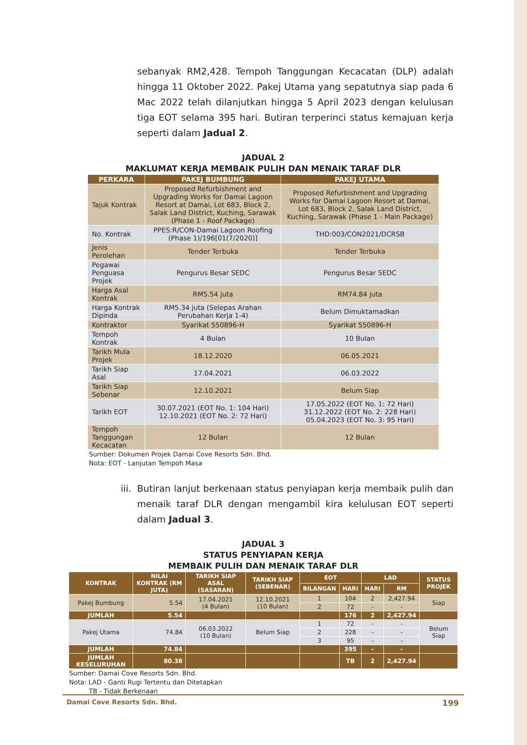sebanyak RM2,428. Tempoh Tanggungan Kecacatan (DLP) adalah hingga 11 Oktober 2022. Pakej Utama yang sepatutnya siap pada 6 Mac 2022 telah dilanjutkan hingga 5 April 2023 dengan kelulusan tiga EOT selama 395 hari. Butiran terperinci status kemajuan kerja seperti dalam Jadual 2.
JADUAL 2
MAKLUMAT KERJA MEMBAIK PULIH DAN MENAIK TARAF DLR
| PERKARA | PAKEJ BUMBUNG | PAKEJ UTAMA |
| --- | --- | --- |
| Tajuk Kontrak | Proposed Refurbishment and Upgrading Works for Damai Lagoon Resort at Damai, Lot 683, Block 2, Salak Land District, Kuching, Sarawak (Phase 1 - Roof Package) | Proposed Refurbishment and Upgrading Works for Damai Lagoon Resort at Damai, Lot 683, Block 2, Salak Land District, Kuching, Sarawak (Phase 1 - Main Package) |
| No. Kontrak | PPES:R/CON-Damai Lagoon Roofing (Phase 1)/196[01(7/2020)] | THD:003/CON2021/DCRSB |
| Jenis Perolehan | Tender Terbuka | Tender Terbuka |
| Pegawai Penguasa Projek | Pengurus Besar SEDC | Pengurus Besar SEDC |
| Harga Asal Kontrak | RM5.54 juta | RM74.84 juta |
| Harga Kontrak Dipinda | RM5.34 juta (Selepas Arahan Perubahan Kerja 1-4) | Belum Dimuktamadkan |
| Kontraktor | Syarikat 550896-H | Syarikat 550896-H |
| Tempoh Kontrak | 4 Bulan | 10 Bulan |
| Tarikh Mula Projek | 18.12.2020 | 06.05.2021 |
| Tarikh Siap Asal | 17.04.2021 | 06.03.2022 |
| Tarikh Siap Sebenar | 12.10.2021 | Belum Siap |
| Tarikh EOT | 30.07.2021 (EOT No. 1: 104 Hari) 12.10.2021 (EOT No. 2: 72 Hari) | 17.05.2022 (EOT No. 1: 72 Hari) 31.12.2022 (EOT No. 2: 228 Hari) 05.04.2023 (EOT No. 3: 95 Hari) |
| Tempoh Tanggungan Kecacatan | 12 Bulan | 12 Bulan |
Sumber: Dokumen Projek Damai Cove Resorts Sdn. Bhd.
Nota: EOT - Lanjutan Tempoh Masa
iii. Butiran lanjut berkenaan status penyiapan kerja membaik pulih dan menaik taraf DLR dengan mengambil kira kelulusan EOT seperti dalam Jadual 3.
JADUAL 3
STATUS PENYIAPAN KERJA
MEMBAIK PULIH DAN MENAIK TARAF DLR
| KONTRAK | NILAI KONTRAK (RM JUTA) | TARIKH SIAP ASAL (SASARAN) | TARIKH SIAP (SEBENAR) | EOT | | LAD | | STATUS PROJEK |
| --- | --- | --- | --- | --- | --- | --- | --- | --- |
| | | | | BILANGAN | HARI | HARI | RM | |
| Pakej Bumbung | 5.54 | 17.04.2021 (4 Bulan) | 12.10.2021 (10 Bulan) | 1 | 104 | 2 | 2,427.94 | Siap |
| | | | | 2 | 72 | - | - | |
| JUMLAH | 5.54 | | | | 176 | 2 | 2,427.94 | |
| Pakej Utama | 74.84 | 06.03.2022 (10 Bulan) | Belum Siap | 1 | 72 | - | - | Belum Siap |
| | | | | 2 | 228 | - | - | |
| | | | | 3 | 95 | - | - | |
| JUMLAH | 74.84 | | | | 395 | - | - | |
| JUMLAH KESELURUHAN | 80.38 | | | | TB | 2 | 2,427.94 | |
Sumber: Damai Cove Resorts Sdn. Bhd.
Nota: LAD - Ganti Rugi Tertentu dan Ditetapkan
TB - Tidak Berkenaan
Damai Cove Resorts Sdn. Bhd. 199